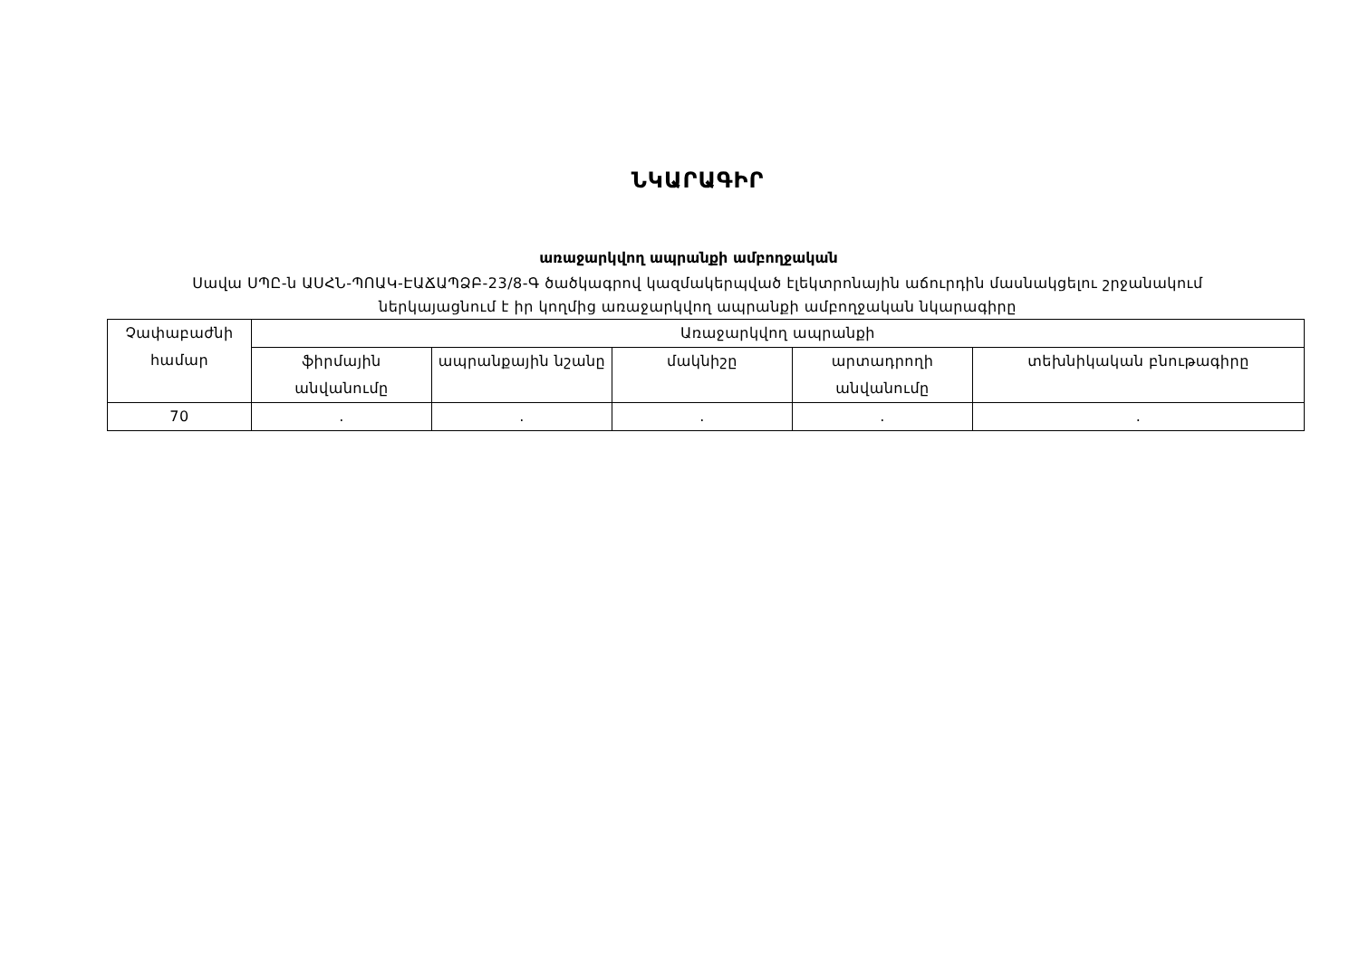ՆԿԱՐԱԳԻՐ
առաջարկվող ապրանքի ամբողջական
Սավա ՍՊԸ-ն ԱՍՀՆ-ՊՈԱԿ-ԷԱՃԱՊՁԲ-23/8-Գ ծածկագրով կազմակերպված էլեկտրոնային աճուրդին մասնակցելու շրջանակում
ներկայացնում է իր կողմից առաջարկվող ապրանքի ամբողջական նկարագիրը
| Չափաբաժնի համար | Առաջարկվող ապրանքի | | | | |
| --- | --- | --- | --- | --- | --- |
| | ֆիրմային անվանումը | ապրանքային նշանը | մակնիշը | արտադրողի անվանումը | տեխնիկական բնութագիրը |
| 70 | . | . | . | . | . |